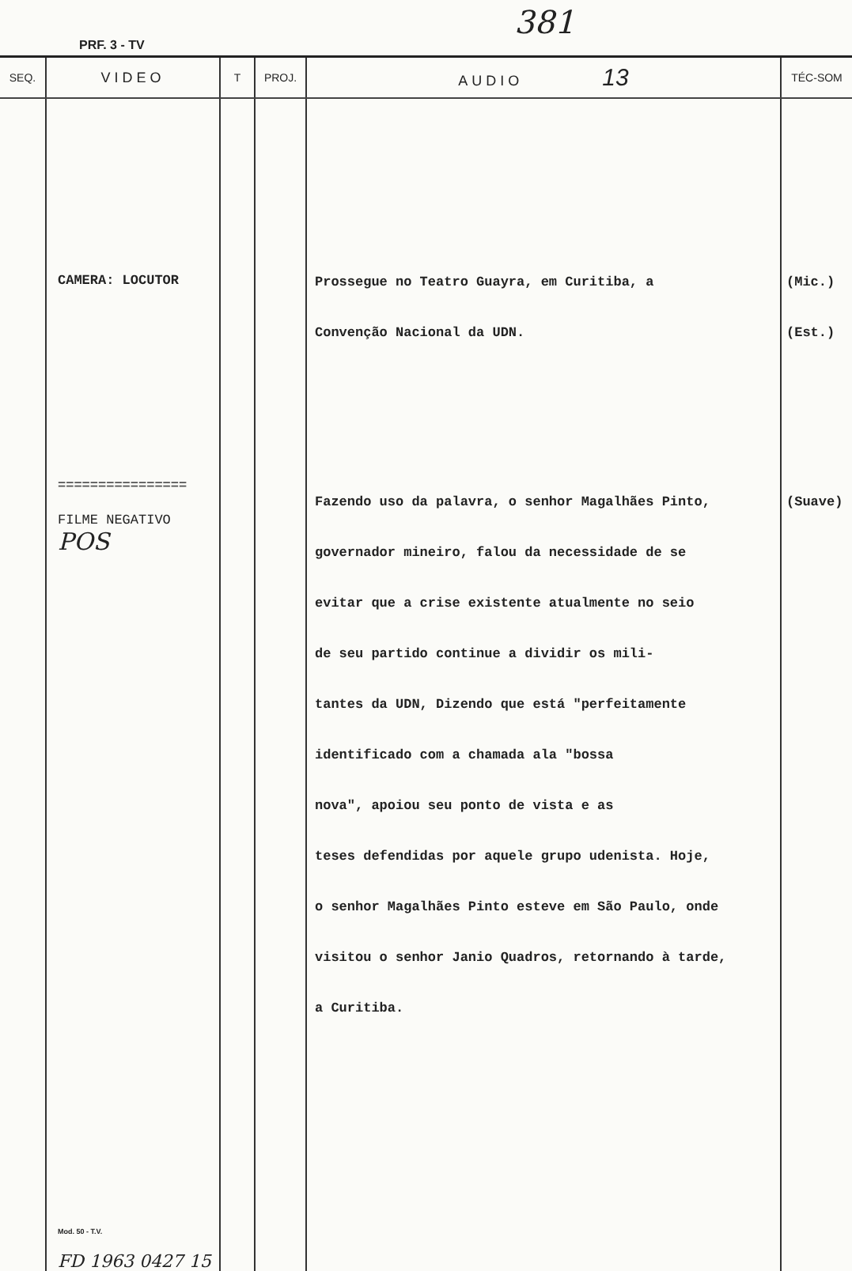381
PRF. 3 - TV
| SEQ. | VIDEO | T | PROJ. | AUDIO 13 | TÉC-SOM |
| --- | --- | --- | --- | --- | --- |
| | CAMERA: LOCUTOR ================ FILME NEGATIVO POS Mod. 50 - T.V. FD 1963 0427 15 | | | Prossegue no Teatro Guayra, em Curitiba, a Convenção Nacional da UDN. Fazendo uso da palavra, o senhor Magalhães Pinto, governador mineiro, falou da necessidade de se evitar que a crise existente atualmente no seio de seu partido continue a dividir os mili- tantes da UDN, Dizendo que está "perfeitamente identificado com a chamada ala "bossa nova", apoiou seu ponto de vista e as teses defendidas por aquele grupo udenista. Hoje, o senhor Magalhães Pinto esteve em São Paulo, onde visitou o senhor Janio Quadros, retornando à tarde, a Curitiba. | (Mic.) (Est.) (Suave) |